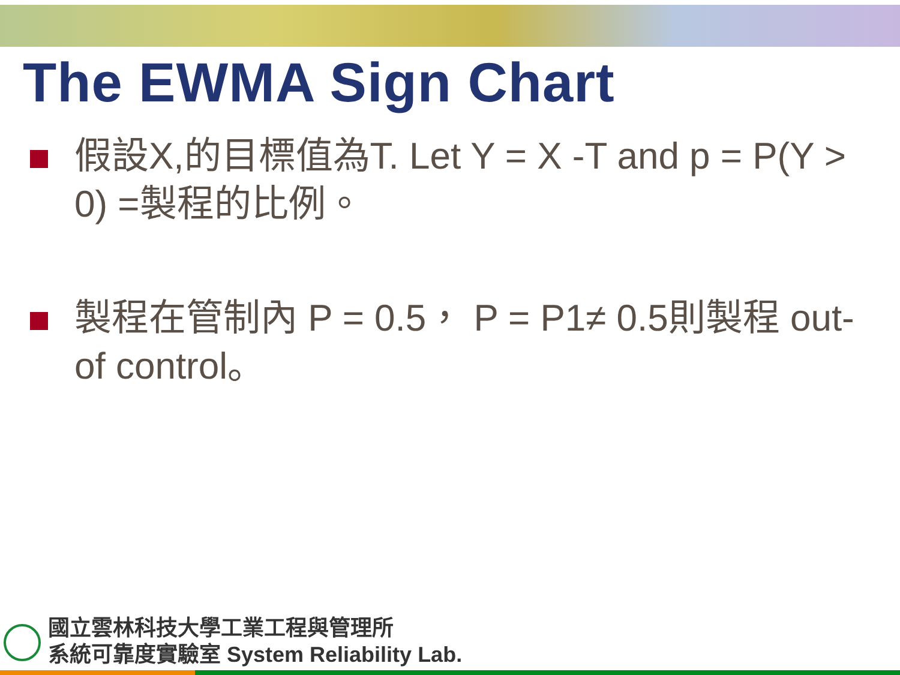The EWMA Sign Chart
假設X,的目標值為T. Let Y = X -T and p = P(Y > 0) =製程的比例。
製程在管制內 P = 0.5， P = P1≠ 0.5則製程 out-of control。
國立雲林科技大學工業工程與管理所
系統可靠度實驗室 System Reliability Lab.